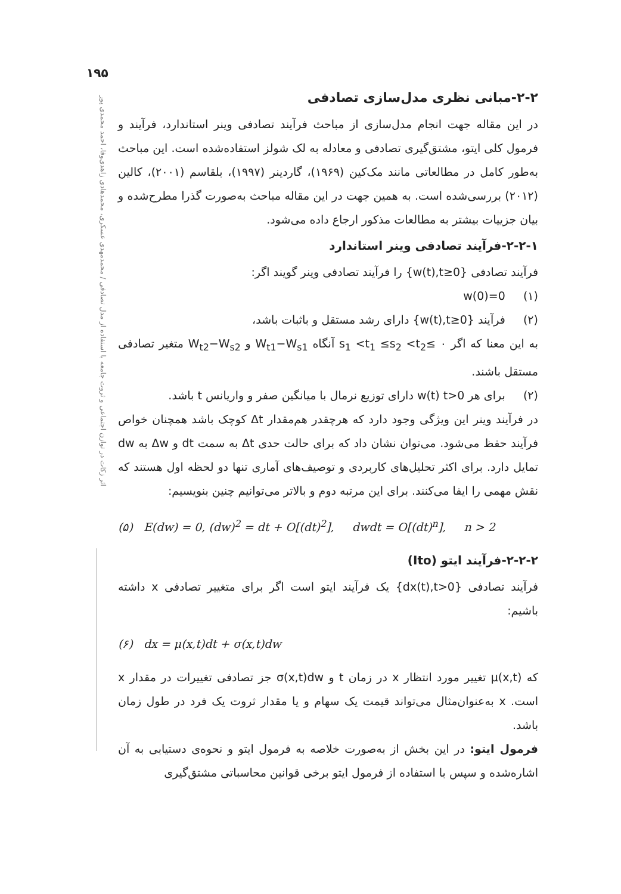۱۹۵
اثر زکات در توازن اجتماعی و ثروت جامعه با استفاده از مدل تصادفی / محمدمهدی عسکری، محمدهادی زاهدی‌وفا، احمد محمدی پور
۲-۲-مبانی نظری مدل‌سازی تصادفی
در این مقاله جهت انجام مدل‌سازی از مباحث فرآیند تصادفی وینر استاندارد، فرآیند و فرمول کلی ایتو، مشتق‌گیری تصادفی و معادله به لک شولز استفاده‌شده است. این مباحث به‌طور کامل در مطالعاتی مانند مک‌کین (۱۹۶۹)، گاردینر (۱۹۹۷)، بلقاسم (۲۰۰۱)، کالین (۲۰۱۲) بررسی‌شده است. به همین جهت در این مقاله مباحث به‌صورت گذرا مطرح‌شده و بیان جزییات بیشتر به مطالعات مذکور ارجاع داده می‌شود.
۲-۲-۱-فرآیند تصادفی وینر استاندارد
فرآیند تصادفی {w(t),t≥0} را فرآیند تصادفی وینر گویند اگر:
(۱) w(0)=0
(۲) فرآیند {w(t),t≥0} دارای رشد مستقل و باثبات باشد،
به این معنا که اگر ۰ ≥s<sub>1</sub> <t<sub>1</sub> ≤s<sub>2</sub> <t<sub>2</sub> آنگاه W<sub>t1</sub>−W<sub>s1</sub> و W<sub>t2</sub>−W<sub>s2</sub> متغیر تصادفی مستقل باشند.
(۲) برای هر t>0 ‏w(t) دارای توزیع نرمال با میانگین صفر و واریانس t باشد.
در فرآیند وینر این ویژگی وجود دارد که هرچقدر هم‌مقدار Δt کوچک باشد همچنان خواص فرآیند حفظ می‌شود. می‌توان نشان داد که برای حالت حدی Δt به سمت dt و Δw به dw تمایل دارد. برای اکثر تحلیل‌های کاربردی و توصیف‌های آماری تنها دو لحظه اول هستند که نقش مهمی را ایفا می‌کنند. برای این مرتبه دوم و بالاتر می‌توانیم چنین بنویسیم:
(۵) E(dw) = 0, (dw)<sup>2</sup> = dt + O[(dt)<sup>2</sup>], dwdt = O[(dt)<sup>n</sup>], n > 2
۲-۲-۲-فرآیند ایتو (Ito)
فرآیند تصادفی {dx(t),t>0} یک فرآیند ایتو است اگر برای متغییر تصادفی x داشته باشیم:
(۶) dx = μ(x,t)dt + σ(x,t)dw
که μ(x,t) تغییر مورد انتظار x در زمان t و σ(x,t)dw جز تصادفی تغییرات در مقدار x است. x به‌عنوان‌مثال می‌تواند قیمت یک سهام و یا مقدار ثروت یک فرد در طول زمان باشد.
فرمول ایتو: در این بخش از به‌صورت خلاصه به فرمول ایتو و نحوه‌ی دستیابی به آن اشاره‌شده و سپس با استفاده از فرمول ایتو برخی قوانین محاسباتی مشتق‌گیری